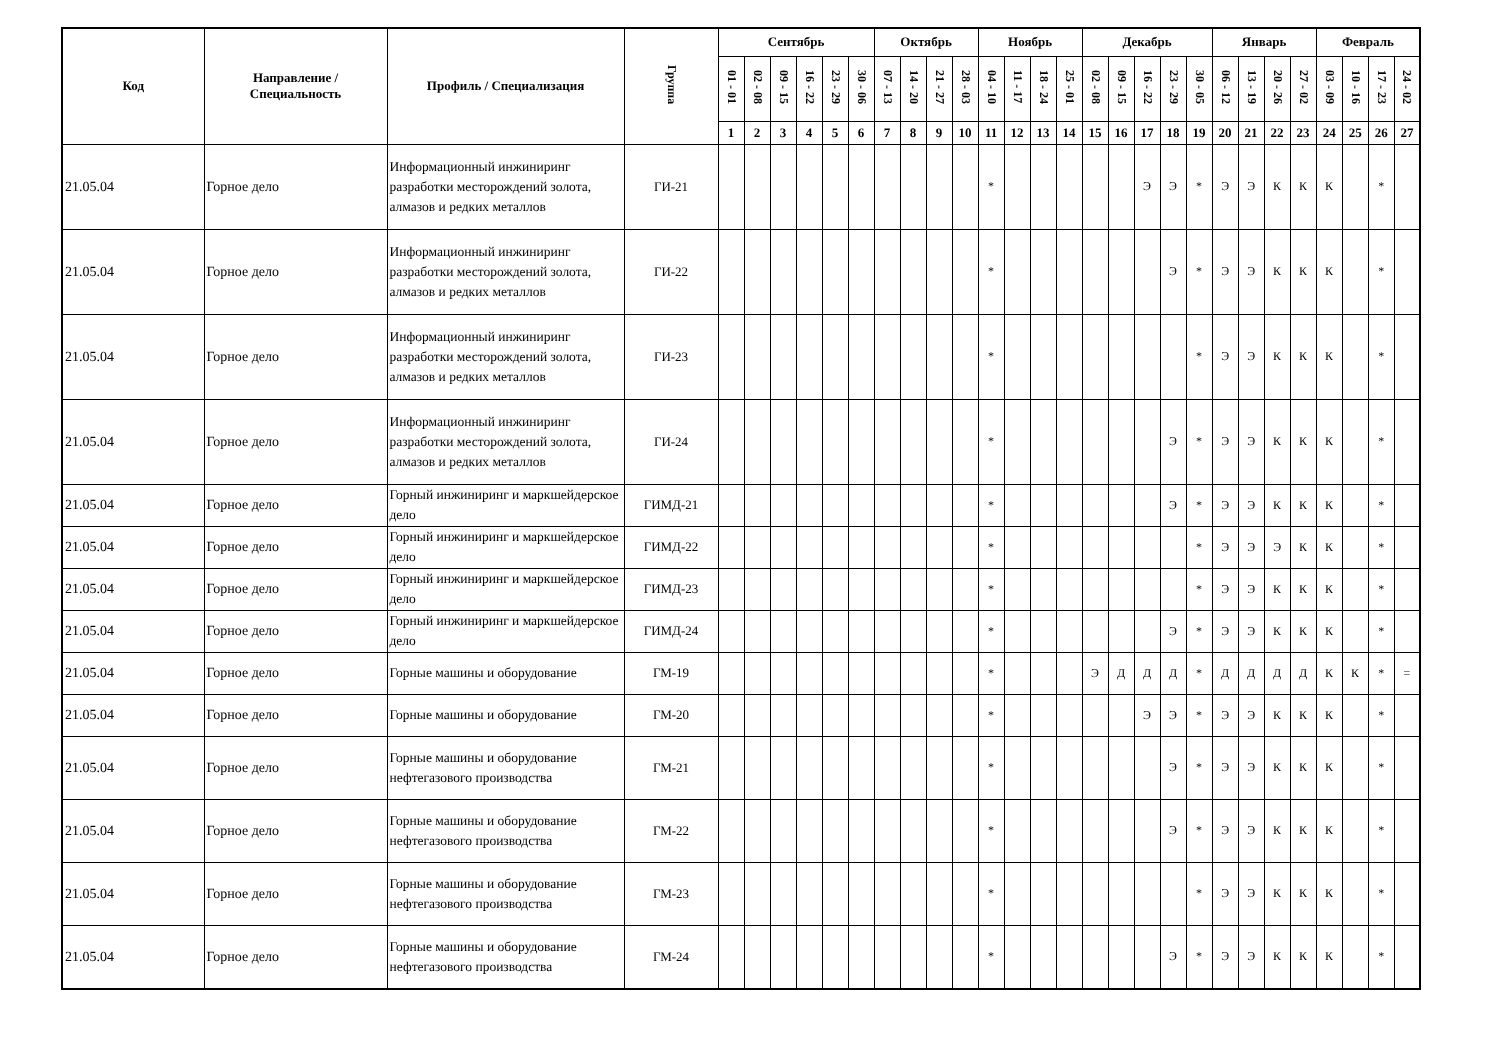| Код | Направление / Специальность | Профиль / Специализация | Группа | Сентябрь | | | | | | Октябрь | | | | Ноябрь | | | | Декабрь | | | | | Январь | | | | Февраль | | | |
| --- | --- | --- | --- | --- | --- | --- | --- | --- | --- | --- | --- | --- | --- | --- | --- | --- | --- | --- | --- | --- | --- | --- | --- | --- | --- | --- | --- | --- | --- | --- |
| | | | | 01 - 01 | 02 - 08 | 09 - 15 | 16 - 22 | 23 - 29 | 30 - 06 | 07 - 13 | 14 - 20 | 21 - 27 | 28 - 03 | 04 - 10 | 11 - 17 | 18 - 24 | 25 - 01 | 02 - 08 | 09 - 15 | 16 - 22 | 23 - 29 | 30 - 05 | 06 - 12 | 13 - 19 | 20 - 26 | 27 - 02 | 03 - 09 | 10 - 16 | 17 - 23 | 24 - 02 |
| | | | | 1 | 2 | 3 | 4 | 5 | 6 | 7 | 8 | 9 | 10 | 11 | 12 | 13 | 14 | 15 | 16 | 17 | 18 | 19 | 20 | 21 | 22 | 23 | 24 | 25 | 26 | 27 |
| 21.05.04 | Горное дело | Информационный инжиниринг разработки месторождений золота, алмазов и редких металлов | ГИ-21 | | | | | | | | | | | * | | | | | | Э | Э | * | Э | Э | К | К | К | | * | |
| 21.05.04 | Горное дело | Информационный инжиниринг разработки месторождений золота, алмазов и редких металлов | ГИ-22 | | | | | | | | | | | * | | | | | | | Э | * | Э | Э | К | К | К | | * | |
| 21.05.04 | Горное дело | Информационный инжиниринг разработки месторождений золота, алмазов и редких металлов | ГИ-23 | | | | | | | | | | | * | | | | | | | | * | Э | Э | К | К | К | | * | |
| 21.05.04 | Горное дело | Информационный инжиниринг разработки месторождений золота, алмазов и редких металлов | ГИ-24 | | | | | | | | | | | * | | | | | | | Э | * | Э | Э | К | К | К | | * | |
| 21.05.04 | Горное дело | Горный инжиниринг и маркшейдерское дело | ГИМД-21 | | | | | | | | | | | * | | | | | | | Э | * | Э | Э | К | К | К | | * | |
| 21.05.04 | Горное дело | Горный инжиниринг и маркшейдерское дело | ГИМД-22 | | | | | | | | | | | * | | | | | | | | * | Э | Э | Э | К | К | | * | |
| 21.05.04 | Горное дело | Горный инжиниринг и маркшейдерское дело | ГИМД-23 | | | | | | | | | | | * | | | | | | | | * | Э | Э | К | К | К | | * | |
| 21.05.04 | Горное дело | Горный инжиниринг и маркшейдерское дело | ГИМД-24 | | | | | | | | | | | * | | | | | | | Э | * | Э | Э | К | К | К | | * | |
| 21.05.04 | Горное дело | Горные машины и оборудование | ГМ-19 | | | | | | | | | | | * | | | | Э | Д | Д | Д | * | Д | Д | Д | Д | К | К | * | = |
| 21.05.04 | Горное дело | Горные машины и оборудование | ГМ-20 | | | | | | | | | | | * | | | | | | Э | Э | * | Э | Э | К | К | К | | * | |
| 21.05.04 | Горное дело | Горные машины и оборудование нефтегазового производства | ГМ-21 | | | | | | | | | | | * | | | | | | | Э | * | Э | Э | К | К | К | | * | |
| 21.05.04 | Горное дело | Горные машины и оборудование нефтегазового производства | ГМ-22 | | | | | | | | | | | * | | | | | | | Э | * | Э | Э | К | К | К | | * | |
| 21.05.04 | Горное дело | Горные машины и оборудование нефтегазового производства | ГМ-23 | | | | | | | | | | | * | | | | | | | | * | Э | Э | К | К | К | | * | |
| 21.05.04 | Горное дело | Горные машины и оборудование нефтегазового производства | ГМ-24 | | | | | | | | | | | * | | | | | | | Э | * | Э | Э | К | К | К | | * | |